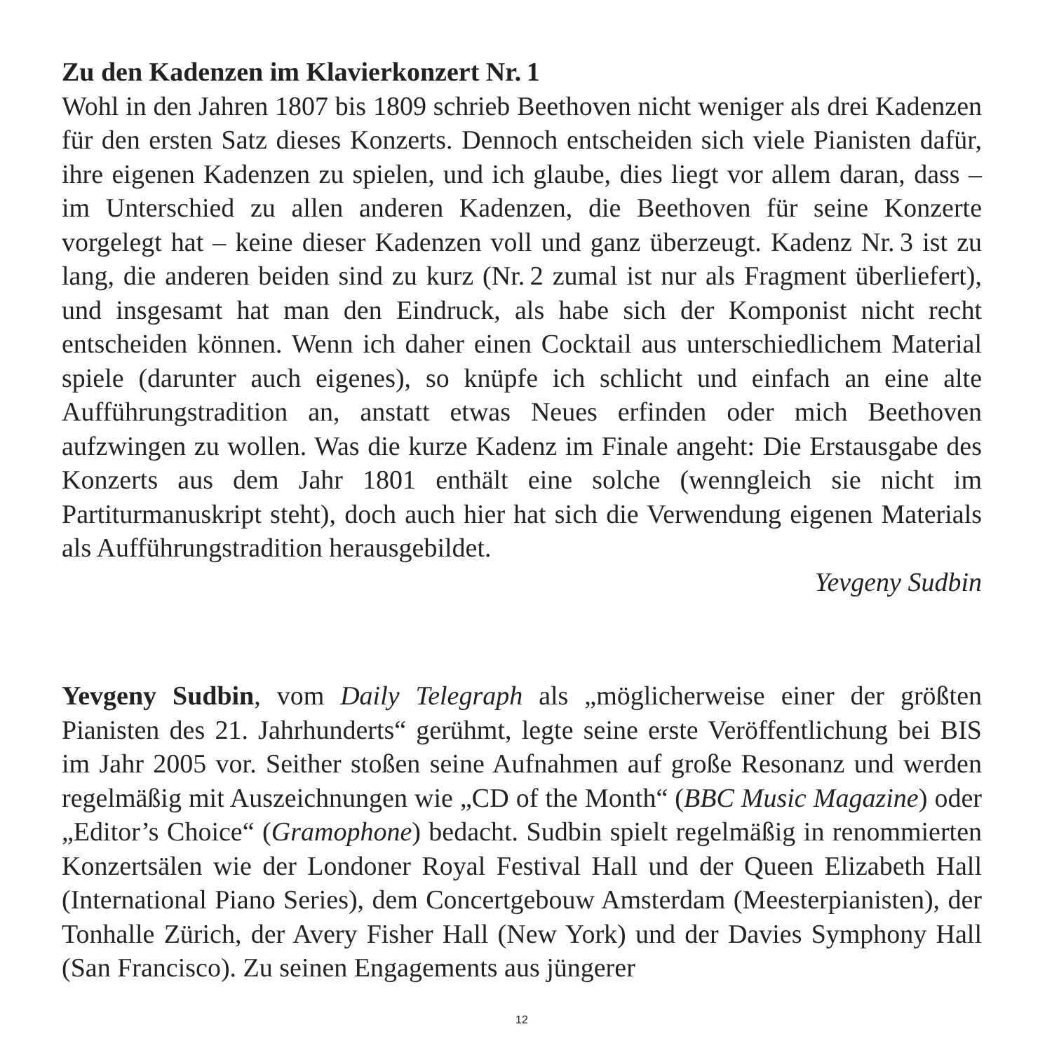Zu den Kadenzen im Klavierkonzert Nr. 1
Wohl in den Jahren 1807 bis 1809 schrieb Beethoven nicht weniger als drei Kadenzen für den ersten Satz dieses Konzerts. Dennoch entscheiden sich viele Pianisten dafür, ihre eigenen Kadenzen zu spielen, und ich glaube, dies liegt vor allem daran, dass – im Unterschied zu allen anderen Kadenzen, die Beethoven für seine Konzerte vorgelegt hat – keine dieser Kadenzen voll und ganz überzeugt. Kadenz Nr. 3 ist zu lang, die anderen beiden sind zu kurz (Nr. 2 zumal ist nur als Fragment überliefert), und insgesamt hat man den Eindruck, als habe sich der Komponist nicht recht entscheiden können. Wenn ich daher einen Cocktail aus unterschiedlichem Material spiele (darunter auch eigenes), so knüpfe ich schlicht und einfach an eine alte Aufführungstradition an, anstatt etwas Neues erfinden oder mich Beethoven aufzwingen zu wollen. Was die kurze Kadenz im Finale angeht: Die Erstausgabe des Konzerts aus dem Jahr 1801 enthält eine solche (wenngleich sie nicht im Partiturmanuskript steht), doch auch hier hat sich die Verwendung eigenen Materials als Aufführungstradition herausgebildet.
Yevgeny Sudbin
Yevgeny Sudbin, vom Daily Telegraph als „möglicherweise einer der größten Pianisten des 21. Jahrhunderts“ gerühmt, legte seine erste Veröffentlichung bei BIS im Jahr 2005 vor. Seither stoßen seine Aufnahmen auf große Resonanz und werden regelmäßig mit Auszeichnungen wie „CD of the Month“ (BBC Music Magazine) oder „Editor’s Choice“ (Gramophone) bedacht. Sudbin spielt regelmäßig in renommierten Konzertsälen wie der Londoner Royal Festival Hall und der Queen Elizabeth Hall (International Piano Series), dem Concertgebouw Amsterdam (Meesterpianisten), der Tonhalle Zürich, der Avery Fisher Hall (New York) und der Davies Symphony Hall (San Francisco). Zu seinen Engagements aus jüngerer
12